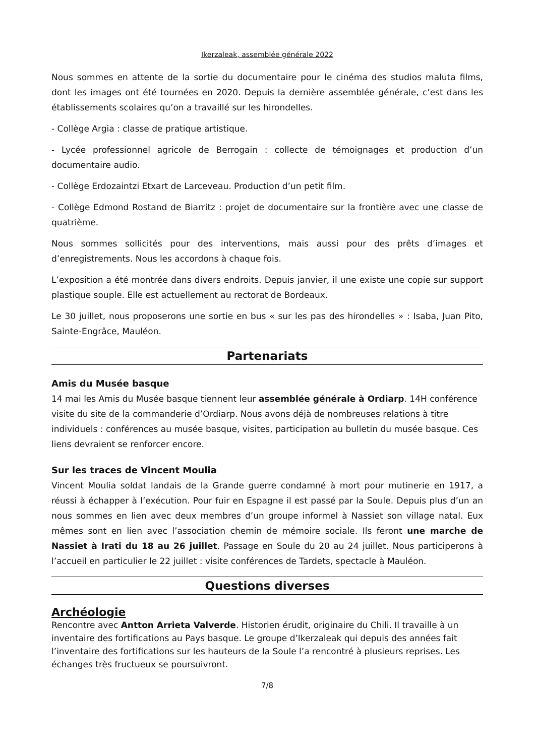Ikerzaleak, assemblée générale 2022
Nous sommes en attente de la sortie du documentaire pour le cinéma des studios maluta films, dont les images ont été tournées en 2020. Depuis la dernière assemblée générale, c’est dans les établissements scolaires qu’on a travaillé sur les hirondelles.
- Collège Argia : classe de pratique artistique.
- Lycée professionnel agricole de Berrogain : collecte de témoignages et production d’un documentaire audio.
- Collège Erdozaintzi Etxart de Larceveau. Production d’un petit film.
- Collège Edmond Rostand de Biarritz : projet de documentaire sur la frontière avec une classe de quatrième.
Nous sommes sollicités pour des interventions, mais aussi pour des prêts d’images et d’enregistrements. Nous les accordons à chaque fois.
L’exposition a été montrée dans divers endroits. Depuis janvier, il une existe une copie sur support plastique souple. Elle est actuellement au rectorat de Bordeaux.
Le 30 juillet, nous proposerons une sortie en bus « sur les pas des hirondelles » : Isaba, Juan Pito, Sainte-Engrâce, Mauléon.
Partenariats
Amis du Musée basque
14 mai les Amis du Musée basque tiennent leur assemblée générale à Ordiarp. 14H conférence visite du site de la commanderie d’Ordiarp. Nous avons déjà de nombreuses relations à titre individuels : conférences au musée basque, visites, participation au bulletin du musée basque. Ces liens devraient se renforcer encore.
Sur les traces de Vincent Moulia
Vincent Moulia soldat landais de la Grande guerre condamné à mort pour mutinerie en 1917, a réussi à échapper à l’exécution. Pour fuir en Espagne il est passé par la Soule. Depuis plus d’un an nous sommes en lien avec deux membres d’un groupe informel à Nassiet son village natal. Eux mêmes sont en lien avec l’association chemin de mémoire sociale. Ils feront une marche de Nassiet à Irati du 18 au 26 juillet. Passage en Soule du 20 au 24 juillet. Nous participerons à l’accueil en particulier le 22 juillet : visite conférences de Tardets, spectacle à Mauléon.
Questions diverses
Archéologie
Rencontre avec Antton Arrieta Valverde. Historien érudit, originaire du Chili. Il travaille à un inventaire des fortifications au Pays basque. Le groupe d’Ikerzaleak qui depuis des années fait l’inventaire des fortifications sur les hauteurs de la Soule l’a rencontré à plusieurs reprises. Les échanges très fructueux se poursuivront.
7/8